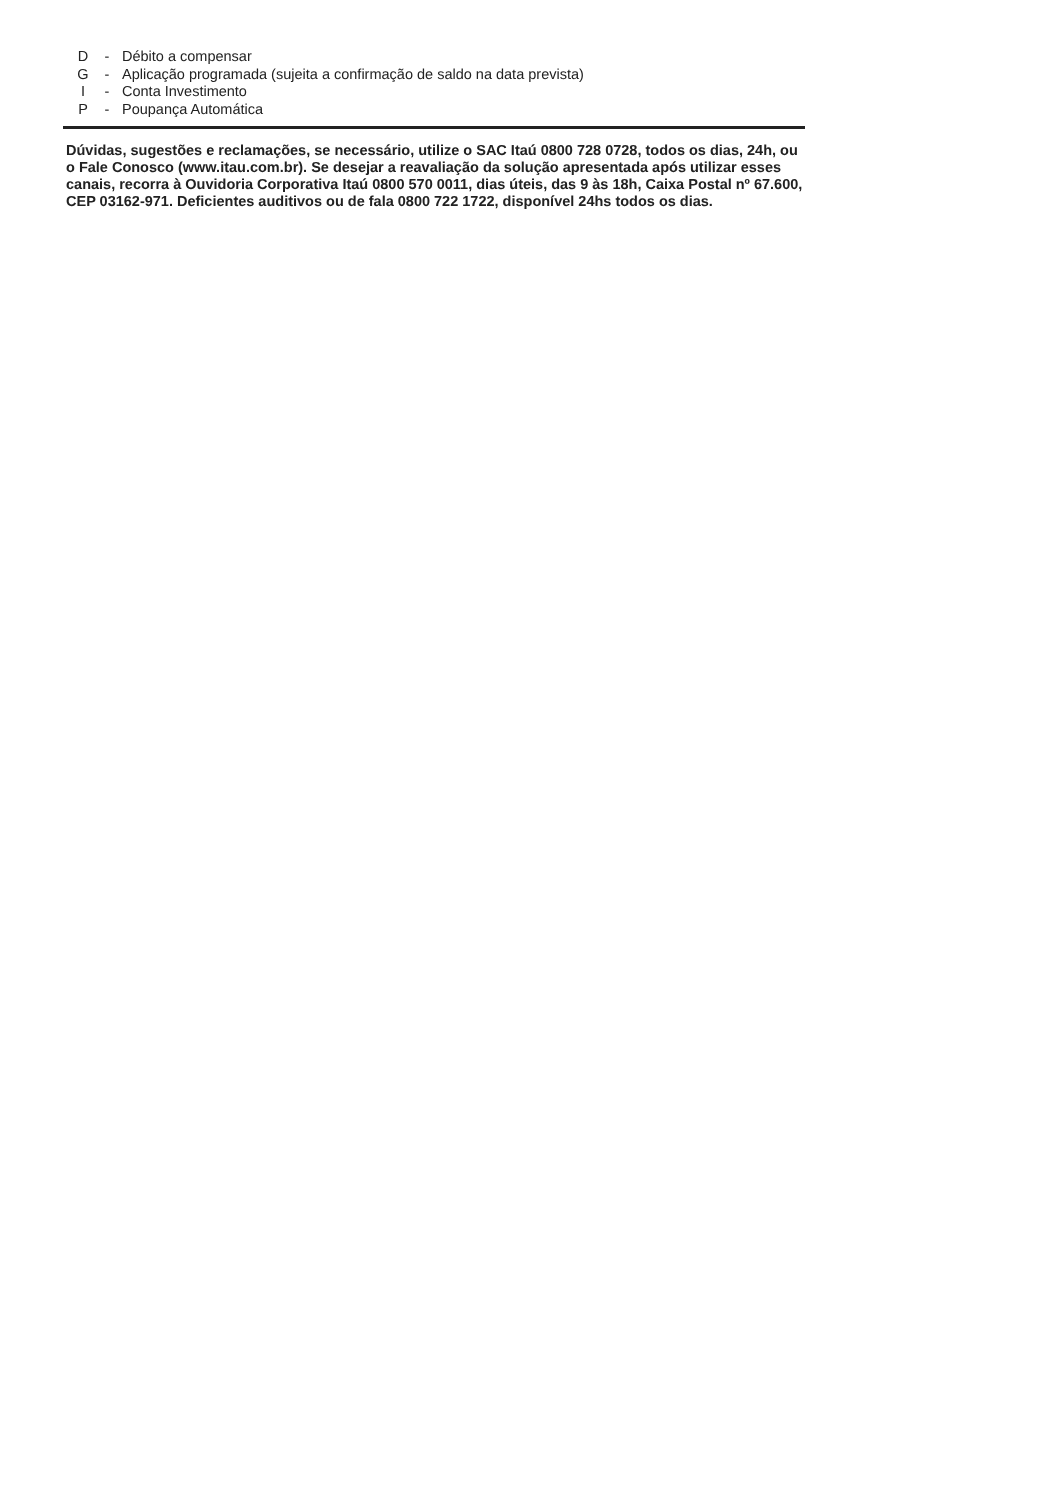D - Débito a compensar
G - Aplicação programada (sujeita a confirmação de saldo na data prevista)
I - Conta Investimento
P - Poupança Automática
Dúvidas, sugestões e reclamações, se necessário, utilize o SAC Itaú 0800 728 0728, todos os dias, 24h, ou o Fale Conosco (www.itau.com.br). Se desejar a reavaliação da solução apresentada após utilizar esses canais, recorra à Ouvidoria Corporativa Itaú 0800 570 0011, dias úteis, das 9 às 18h, Caixa Postal nº 67.600, CEP 03162-971. Deficientes auditivos ou de fala 0800 722 1722, disponível 24hs todos os dias.